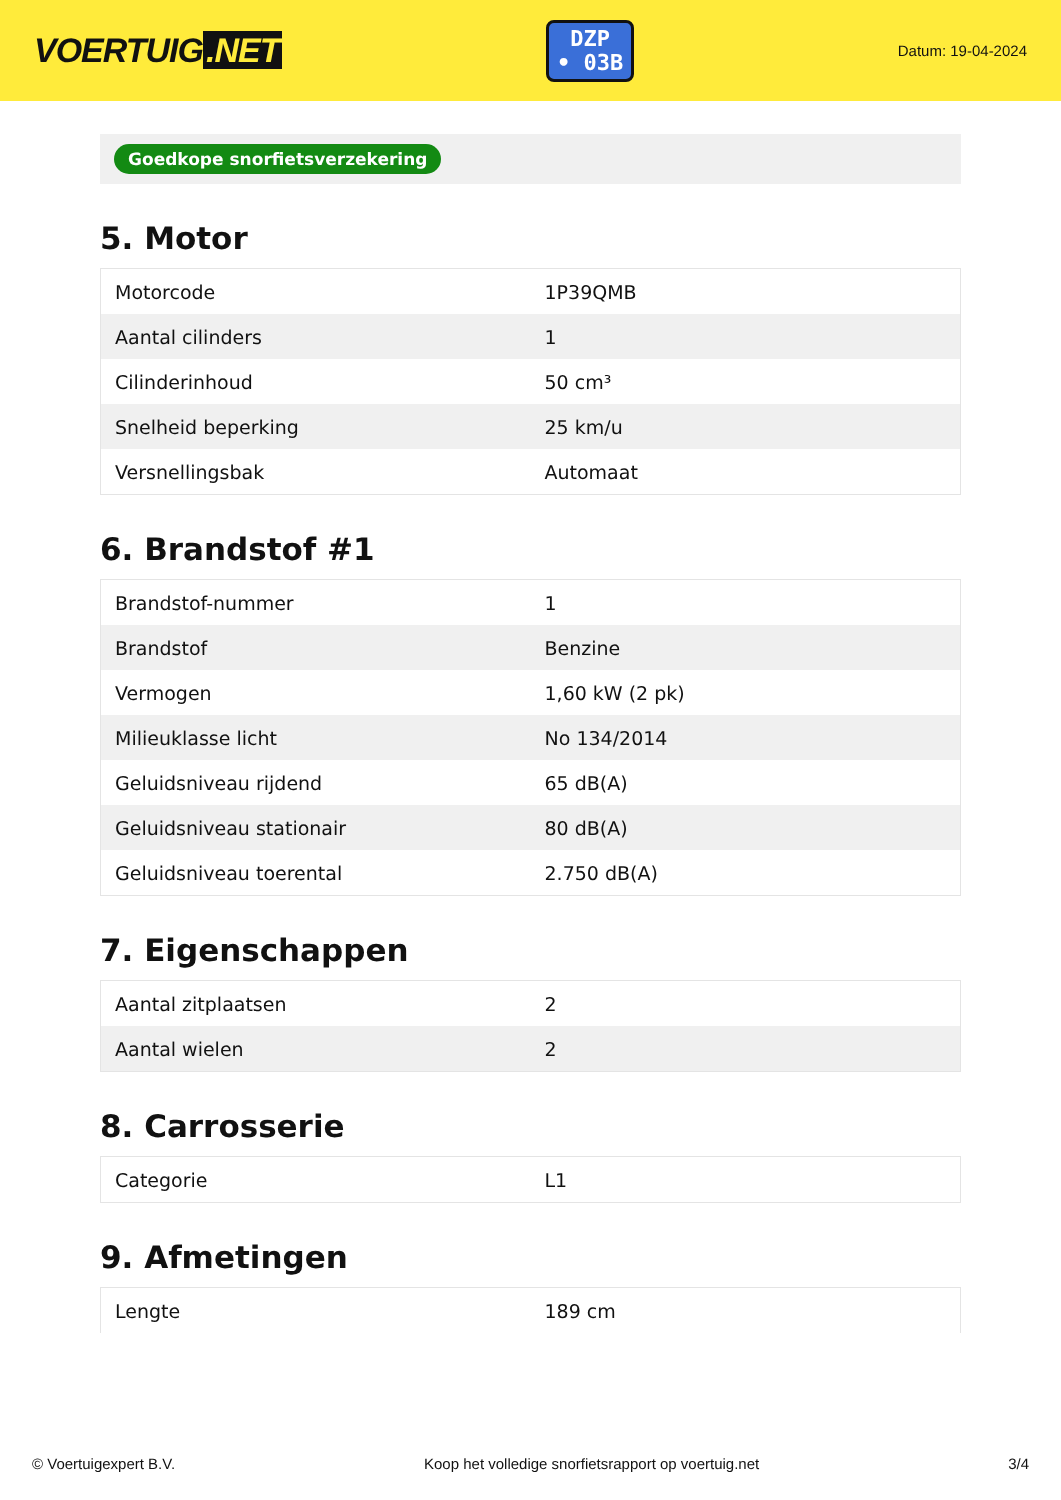VOERTUIG.NET
DZP
• 03B
Datum: 19-04-2024
Goedkope snorfietsverzekering
5. Motor
| Motorcode | 1P39QMB |
| Aantal cilinders | 1 |
| Cilinderinhoud | 50 cm³ |
| Snelheid beperking | 25 km/u |
| Versnellingsbak | Automaat |
6. Brandstof #1
| Brandstof-nummer | 1 |
| Brandstof | Benzine |
| Vermogen | 1,60 kW (2 pk) |
| Milieuklasse licht | No 134/2014 |
| Geluidsniveau rijdend | 65 dB(A) |
| Geluidsniveau stationair | 80 dB(A) |
| Geluidsniveau toerental | 2.750 dB(A) |
7. Eigenschappen
| Aantal zitplaatsen | 2 |
| Aantal wielen | 2 |
8. Carrosserie
| Categorie | L1 |
9. Afmetingen
| Lengte | 189 cm |
© Voertuigexpert B.V. Koop het volledige snorfietsrapport op voertuig.net 3/4